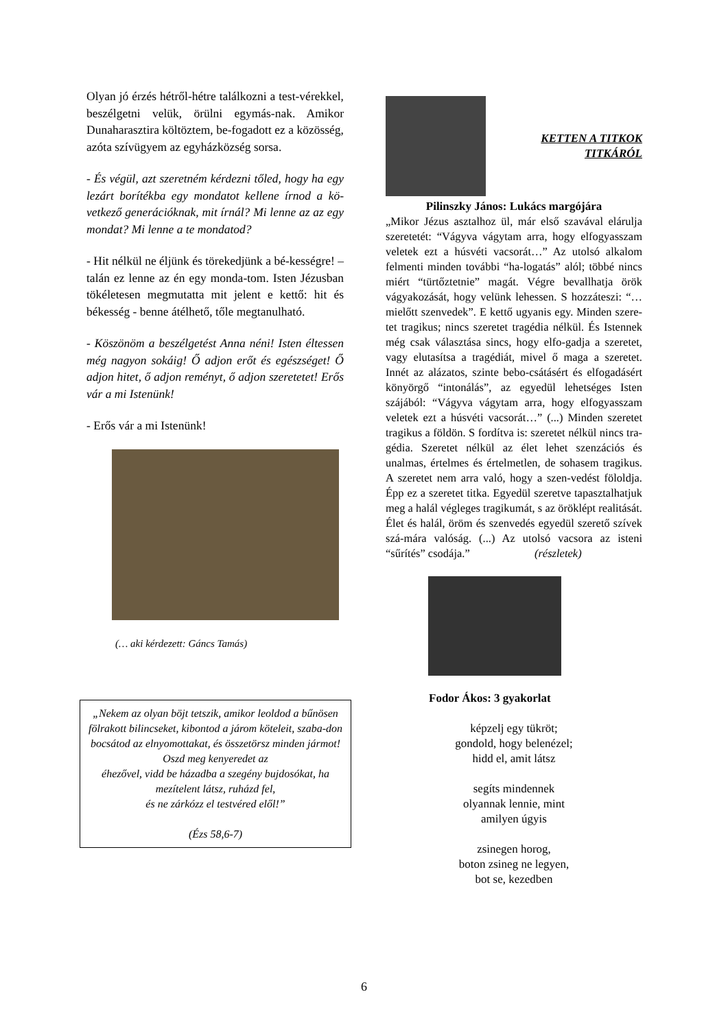Olyan jó érzés hétről-hétre találkozni a test-vérekkel, beszélgetni velük, örülni egymás-nak. Amikor Dunaharasztira költöztem, be-fogadott ez a közösség, azóta szívügyem az egyházközség sorsa.
- És végül, azt szeretném kérdezni tőled, hogy ha egy lezárt borítékba egy mondatot kellene írnod a kö-vetkező generációknak, mit írnál? Mi lenne az az egy mondat? Mi lenne a te mondatod?
- Hit nélkül ne éljünk és törekedjünk a bé-kességre! – talán ez lenne az én egy monda-tom. Isten Jézusban tökéletesen megmutatta mit jelent e kettő: hit és békesség - benne átélhető, tőle megtanulható.
- Köszönöm a beszélgetést Anna néni! Isten éltessen még nagyon sokáig! Ő adjon erőt és egészséget! Ő adjon hitet, ő adjon reményt, ő adjon szeretetet! Erős vár a mi Istenünk!
- Erős vár a mi Istenünk!
(… aki kérdezett: Gáncs Tamás)
„Nekem az olyan böjt tetszik, amikor leoldod a bűnösen fölrakott bilincseket, kibontod a járom köteleit, szaba-don bocsátod az elnyomottakat, és összetörsz minden jármot! Oszd meg kenyeredet az
éhezővel, vidd be házadba a szegény bujdosókat, ha mezítelent látsz, ruházd fel,
és ne zárkózz el testvéred elől!”
(Ézs 58,6-7)
KETTEN A TITKOK
TITKÁRÓL
Pilinszky János: Lukács margójára
„Mikor Jézus asztalhoz ül, már első szavával elárulja szeretetét: “Vágyva vágytam arra, hogy elfogyasszam veletek ezt a húsvéti vacsorát…” Az utolsó alkalom felmenti minden további “ha-logatás” alól; többé nincs miért “türtőztetnie” magát. Végre bevallhatja örök vágyakozását, hogy velünk lehessen. S hozzáteszi: “…mielőtt szenvedek”. E kettő ugyanis egy. Minden szere-tet tragikus; nincs szeretet tragédia nélkül. És Istennek még csak választása sincs, hogy elfo-gadja a szeretet, vagy elutasítsa a tragédiát, mivel ő maga a szeretet. Innét az alázatos, szinte bebo-csátásért és elfogadásért könyörgő “intonálás”, az egyedül lehetséges Isten szájából: “Vágyva vágytam arra, hogy elfogyasszam veletek ezt a húsvéti vacsorát…” (...) Minden szeretet tragikus a földön. S fordítva is: szeretet nélkül nincs tra-gédia. Szeretet nélkül az élet lehet szenzációs és unalmas, értelmes és értelmetlen, de sohasem tragikus. A szeretet nem arra való, hogy a szen-vedést föloldja. Épp ez a szeretet titka. Egyedül szeretve tapasztalhatjuk meg a halál végleges tragikumát, s az öröklépt realitását. Élet és halál, öröm és szenvedés egyedül szerető szívek szá-mára valóság. (...) Az utolsó vacsora az isteni “sűrítés” csodája.” (részletek)
Fodor Ákos: 3 gyakorlat
képzelj egy tükröt;
gondold, hogy belenézel;
hidd el, amit látsz
segíts mindennek
olyannak lennie, mint
amilyen úgyis
zsinegen horog,
boton zsineg ne legyen,
bot se, kezedben
6